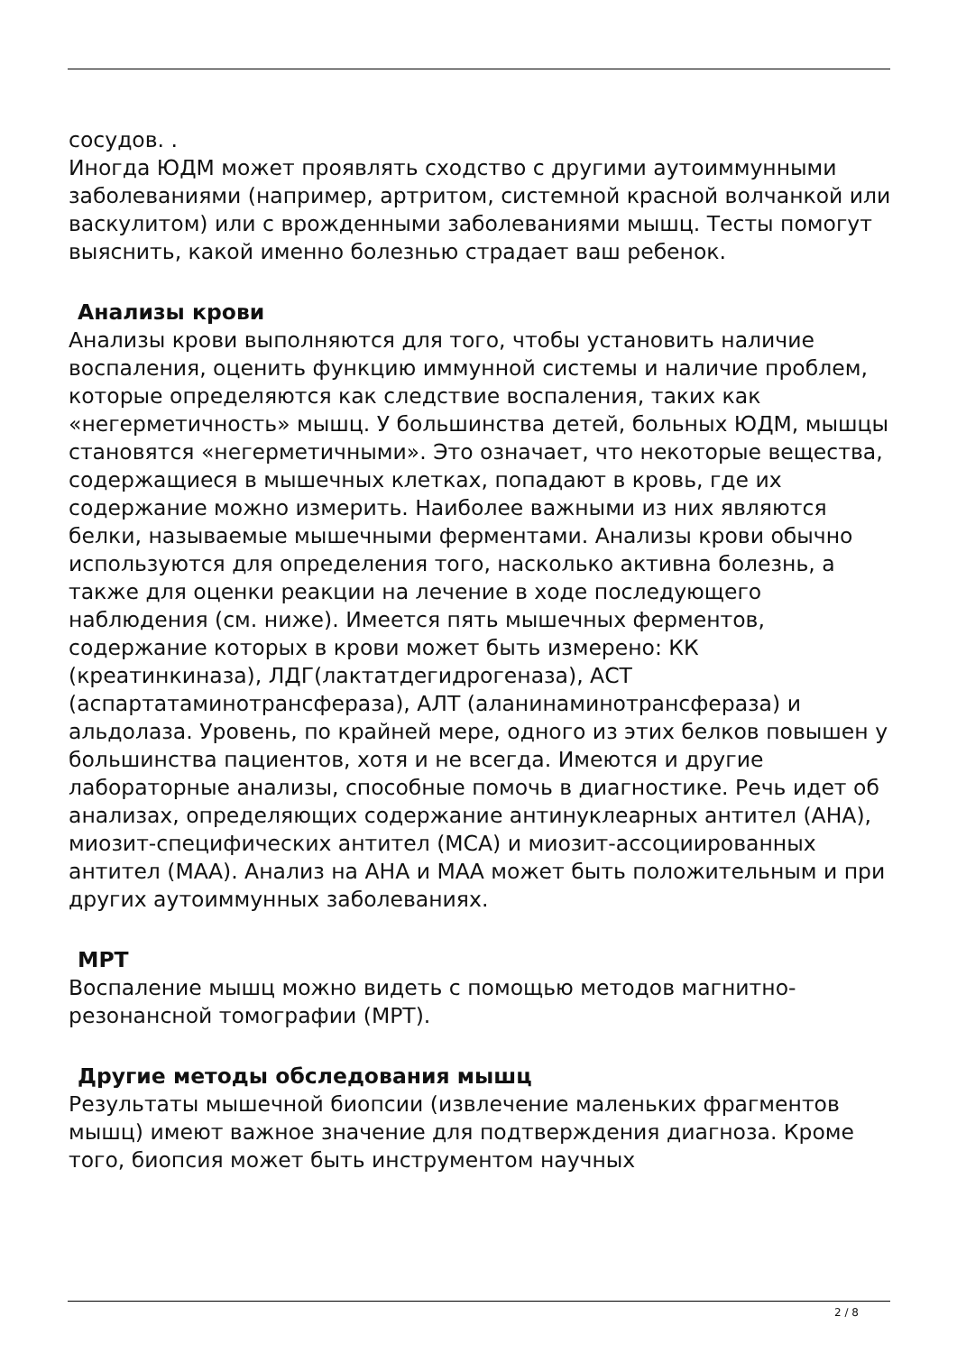сосудов. .
Иногда ЮДМ может проявлять сходство с другими аутоиммунными заболеваниями (например, артритом, системной красной волчанкой или васкулитом) или с врожденными заболеваниями мышц. Тесты помогут выяснить, какой именно болезнью страдает ваш ребенок.
Анализы крови
Анализы крови выполняются для того, чтобы установить наличие воспаления, оценить функцию иммунной системы и наличие проблем, которые определяются как следствие воспаления, таких как «негерметичность» мышц. У большинства детей, больных ЮДМ, мышцы становятся «негерметичными». Это означает, что некоторые вещества, содержащиеся в мышечных клетках, попадают в кровь, где их содержание можно измерить. Наиболее важными из них являются белки, называемые мышечными ферментами. Анализы крови обычно используются для определения того, насколько активна болезнь, а также для оценки реакции на лечение в ходе последующего наблюдения (см. ниже). Имеется пять мышечных ферментов, содержание которых в крови может быть измерено: КК (креатинкиназа), ЛДГ(лактатдегидрогеназа), АСТ (аспартатаминотрансфераза), АЛТ (аланинаминотрансфераза) и альдолаза. Уровень, по крайней мере, одного из этих белков повышен у большинства пациентов, хотя и не всегда. Имеются и другие лабораторные анализы, способные помочь в диагностике. Речь идет об анализах, определяющих содержание антинуклеарных антител (АНА), миозит-специфических антител (МСА) и миозит-ассоциированных антител (МАА). Анализ на АНА и МАА может быть положительным и при других аутоиммунных заболеваниях.
МРТ
Воспаление мышц можно видеть с помощью методов магнитно-резонансной томографии (МРТ).
Другие методы обследования мышц
Результаты мышечной биопсии (извлечение маленьких фрагментов мышц) имеют важное значение для подтверждения диагноза. Кроме того, биопсия может быть инструментом научных
2 / 8